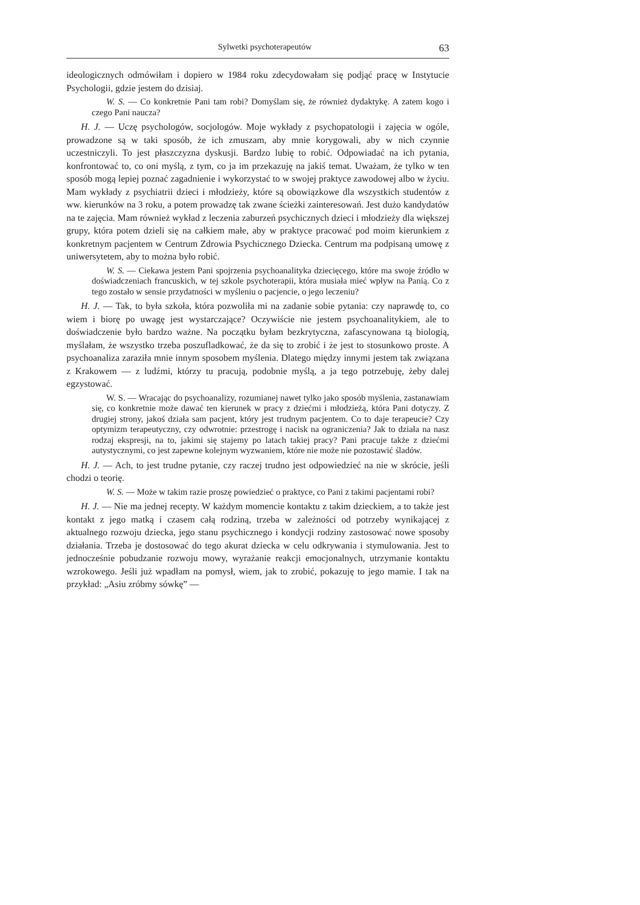Sylwetki psychoterapeutów 63
ideologicznych odmówiłam i dopiero w 1984 roku zdecydowałam się podjąć pracę w Instytucie Psychologii, gdzie jestem do dzisiaj.
W. S. — Co konkretnie Pani tam robi? Domyślam się, że również dydaktykę. A zatem kogo i czego Pani naucza?
H. J. — Uczę psychologów, socjologów. Moje wykłady z psychopatologii i zajęcia w ogóle, prowadzone są w taki sposób, że ich zmuszam, aby mnie korygowali, aby w nich czynnie uczestniczyli. To jest płaszczyzna dyskusji. Bardzo lubię to robić. Odpowiadać na ich pytania, konfrontować to, co oni myślą, z tym, co ja im przekazuję na jakiś temat. Uważam, że tylko w ten sposób mogą lepiej poznać zagadnienie i wykorzystać to w swojej praktyce zawodowej albo w życiu. Mam wykłady z psychiatrii dzieci i młodzieży, które są obowiązkowe dla wszystkich studentów z ww. kierunków na 3 roku, a potem prowadzę tak zwane ścieżki zainteresowań. Jest dużo kandydatów na te zajęcia. Mam również wykład z leczenia zaburzeń psychicznych dzieci i młodzieży dla większej grupy, która potem dzieli się na całkiem małe, aby w praktyce pracować pod moim kierunkiem z konkretnym pacjentem w Centrum Zdrowia Psychicznego Dziecka. Centrum ma podpisaną umowę z uniwersytetem, aby to można było robić.
W. S. — Ciekawa jestem Pani spojrzenia psychoanalityka dziecięcego, które ma swoje źródło w doświadczeniach francuskich, w tej szkole psychoterapii, która musiała mieć wpływ na Panią. Co z tego zostało w sensie przydatności w myśleniu o pacjencie, o jego leczeniu?
H. J. — Tak, to była szkoła, która pozwoliła mi na zadanie sobie pytania: czy naprawdę to, co wiem i biorę po uwagę jest wystarczające? Oczywiście nie jestem psychoanalitykiem, ale to doświadczenie było bardzo ważne. Na początku byłam bezkrytyczna, zafascynowana tą biologią, myślałam, że wszystko trzeba poszufladkować, że da się to zrobić i że jest to stosunkowo proste. A psychoanaliza zaraziła mnie innym sposobem myślenia. Dlatego między innymi jestem tak związana z Krakowem — z ludźmi, którzy tu pracują, podobnie myślą, a ja tego potrzebuję, żeby dalej egzystować.
W. S. — Wracając do psychoanalizy, rozumianej nawet tylko jako sposób myślenia, zastanawiam się, co konkretnie może dawać ten kierunek w pracy z dziećmi i młodzieżą, która Pani dotyczy. Z drugiej strony, jakoś działa sam pacjent, który jest trudnym pacjentem. Co to daje terapeucie? Czy optymizm terapeutyczny, czy odwrotnie: przestrogę i nacisk na ograniczenia? Jak to działa na nasz rodzaj ekspresji, na to, jakimi się stajemy po latach takiej pracy? Pani pracuje także z dziećmi autystycznymi, co jest zapewne kolejnym wyzwaniem, które nie może nie pozostawić śladów.
H. J. — Ach, to jest trudne pytanie, czy raczej trudno jest odpowiedzieć na nie w skrócie, jeśli chodzi o teorię.
W. S. — Może w takim razie proszę powiedzieć o praktyce, co Pani z takimi pacjentami robi?
H. J. — Nie ma jednej recepty. W każdym momencie kontaktu z takim dzieckiem, a to także jest kontakt z jego matką i czasem całą rodziną, trzeba w zależności od potrzeby wynikającej z aktualnego rozwoju dziecka, jego stanu psychicznego i kondycji rodziny zastosować nowe sposoby działania. Trzeba je dostosować do tego akurat dziecka w celu odkrywania i stymulowania. Jest to jednocześnie pobudzanie rozwoju mowy, wyrażanie reakcji emocjonalnych, utrzymanie kontaktu wzrokowego. Jeśli już wpadłam na pomysł, wiem, jak to zrobić, pokazuję to jego mamie. I tak na przykład: „Asiu zróbmy sówkę” —